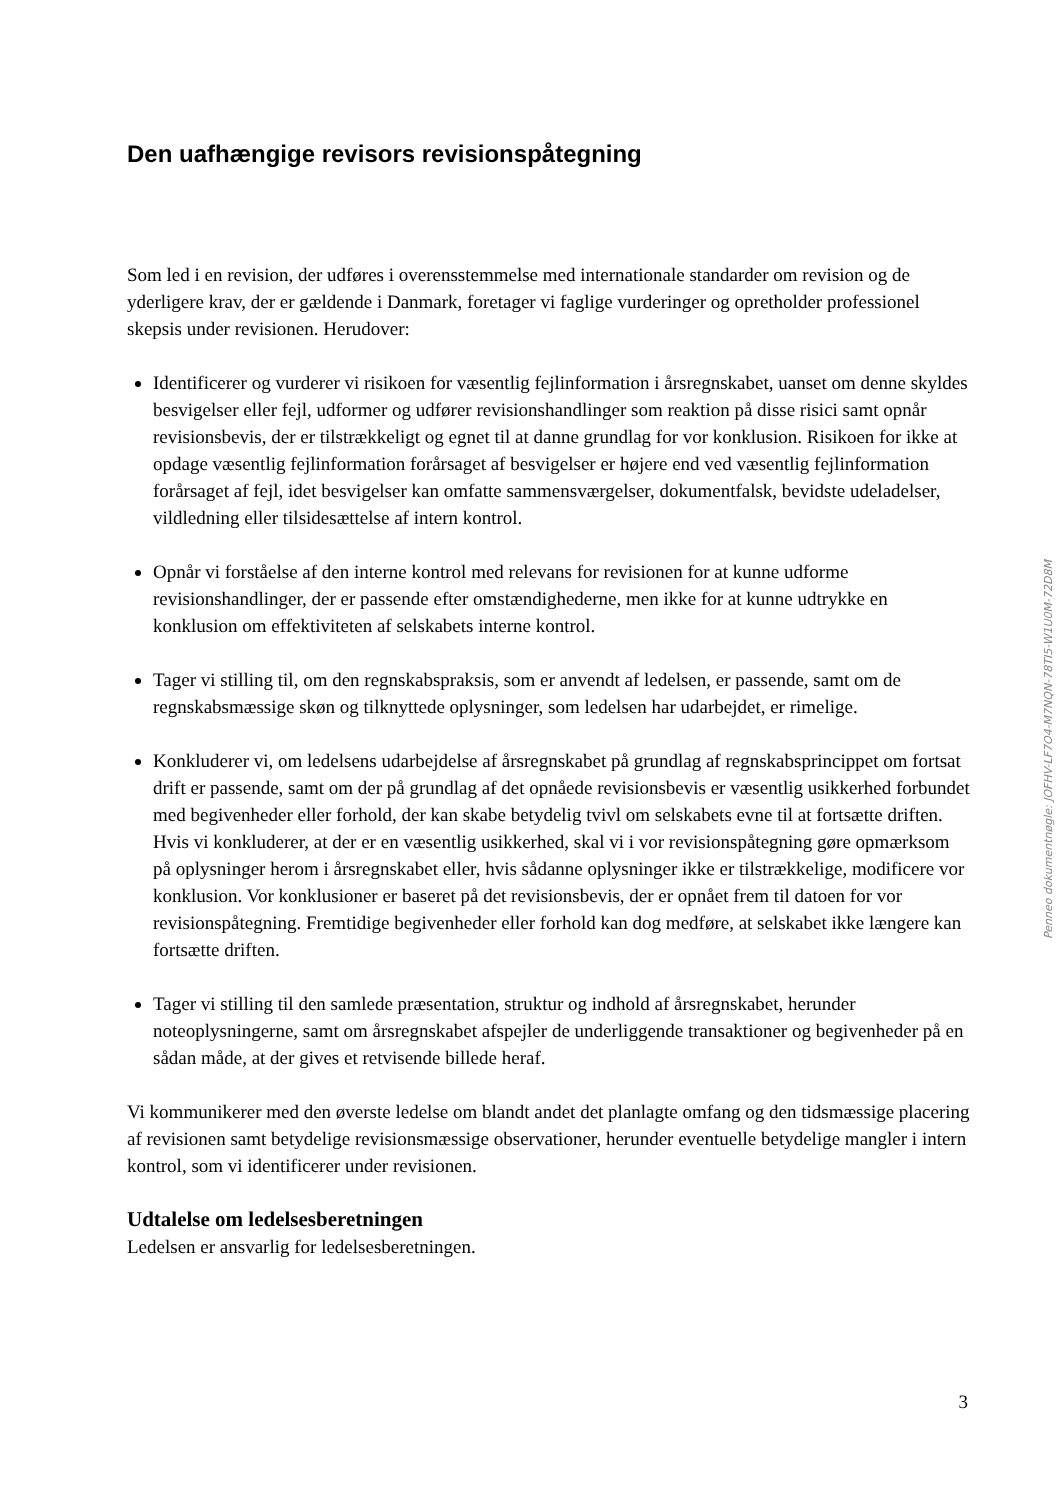Den uafhængige revisors revisionspåtegning
Som led i en revision, der udføres i overensstemmelse med internationale standarder om revision og de yderligere krav, der er gældende i Danmark, foretager vi faglige vurderinger og opretholder professionel skepsis under revisionen. Herudover:
Identificerer og vurderer vi risikoen for væsentlig fejlinformation i årsregnskabet, uanset om denne skyldes besvigelser eller fejl, udformer og udfører revisionshandlinger som reaktion på disse risici samt opnår revisionsbevis, der er tilstrækkeligt og egnet til at danne grundlag for vor konklusion. Risikoen for ikke at opdage væsentlig fejlinformation forårsaget af besvigelser er højere end ved væsentlig fejlinformation forårsaget af fejl, idet besvigelser kan omfatte sammensværgelser, dokumentfalsk, bevidste udeladelser, vildledning eller tilsidesættelse af intern kontrol.
Opnår vi forståelse af den interne kontrol med relevans for revisionen for at kunne udforme revisionshandlinger, der er passende efter omstændighederne, men ikke for at kunne udtrykke en konklusion om effektiviteten af selskabets interne kontrol.
Tager vi stilling til, om den regnskabspraksis, som er anvendt af ledelsen, er passende, samt om de regnskabsmæssige skøn og tilknyttede oplysninger, som ledelsen har udarbejdet, er rimelige.
Konkluderer vi, om ledelsens udarbejdelse af årsregnskabet på grundlag af regnskabsprincippet om fortsat drift er passende, samt om der på grundlag af det opnåede revisionsbevis er væsentlig usikkerhed forbundet med begivenheder eller forhold, der kan skabe betydelig tvivl om selskabets evne til at fortsætte driften. Hvis vi konkluderer, at der er en væsentlig usikkerhed, skal vi i vor revisionspåtegning gøre opmærksom på oplysninger herom i årsregnskabet eller, hvis sådanne oplysninger ikke er tilstrækkelige, modificere vor konklusion. Vor konklusioner er baseret på det revisionsbevis, der er opnået frem til datoen for vor revisionspåtegning. Fremtidige begivenheder eller forhold kan dog medføre, at selskabet ikke længere kan fortsætte driften.
Tager vi stilling til den samlede præsentation, struktur og indhold af årsregnskabet, herunder noteoplysningerne, samt om årsregnskabet afspejler de underliggende transaktioner og begivenheder på en sådan måde, at der gives et retvisende billede heraf.
Vi kommunikerer med den øverste ledelse om blandt andet det planlagte omfang og den tidsmæssige placering af revisionen samt betydelige revisionsmæssige observationer, herunder eventuelle betydelige mangler i intern kontrol, som vi identificerer under revisionen.
Udtalelse om ledelsesberetningen
Ledelsen er ansvarlig for ledelsesberetningen.
3
Penneo dokumentnøgle: JOFHV-LF7O4-M7NQN-78TI5-W1U0M-72D8M